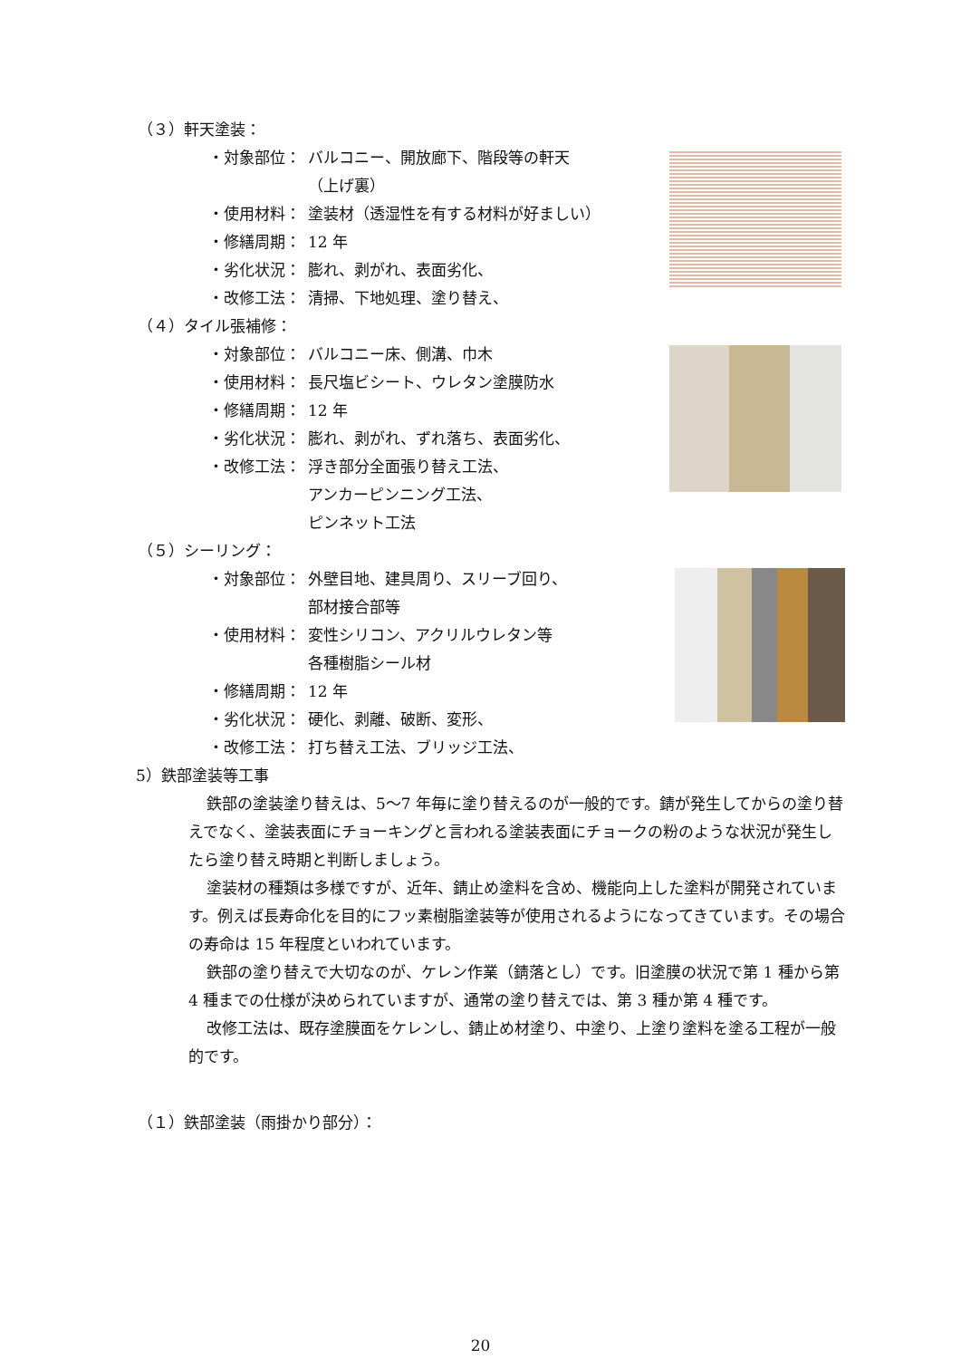（３）軒天塗装：
・対象部位： バルコニー、開放廊下、階段等の軒天
（上げ裏）
・使用材料： 塗装材（透湿性を有する材料が好ましい）
・修繕周期： 12 年
・劣化状況： 膨れ、剥がれ、表面劣化、
・改修工法： 清掃、下地処理、塗り替え、
（４）タイル張補修：
・対象部位： バルコニー床、側溝、巾木
・使用材料： 長尺塩ビシート、ウレタン塗膜防水
・修繕周期： 12 年
・劣化状況： 膨れ、剥がれ、ずれ落ち、表面劣化、
・改修工法： 浮き部分全面張り替え工法、
アンカーピンニング工法、
ピンネット工法
（５）シーリング：
・対象部位： 外壁目地、建具周り、スリーブ回り、
部材接合部等
・使用材料： 変性シリコン、アクリルウレタン等
各種樹脂シール材
・修繕周期： 12 年
・劣化状況： 硬化、剥離、破断、変形、
・改修工法： 打ち替え工法、ブリッジ工法、
5）鉄部塗装等工事
鉄部の塗装塗り替えは、5～7 年毎に塗り替えるのが一般的です。錆が発生してからの塗り替えでなく、塗装表面にチョーキングと言われる塗装表面にチョークの粉のような状況が発生したら塗り替え時期と判断しましょう。
塗装材の種類は多様ですが、近年、錆止め塗料を含め、機能向上した塗料が開発されています。例えば長寿命化を目的にフッ素樹脂塗装等が使用されるようになってきています。その場合の寿命は 15 年程度といわれています。
鉄部の塗り替えで大切なのが、ケレン作業（錆落とし）です。旧塗膜の状況で第 1 種から第 4 種までの仕様が決められていますが、通常の塗り替えでは、第 3 種か第 4 種です。
改修工法は、既存塗膜面をケレンし、錆止め材塗り、中塗り、上塗り塗料を塗る工程が一般的です。
（１）鉄部塗装（雨掛かり部分）：
20